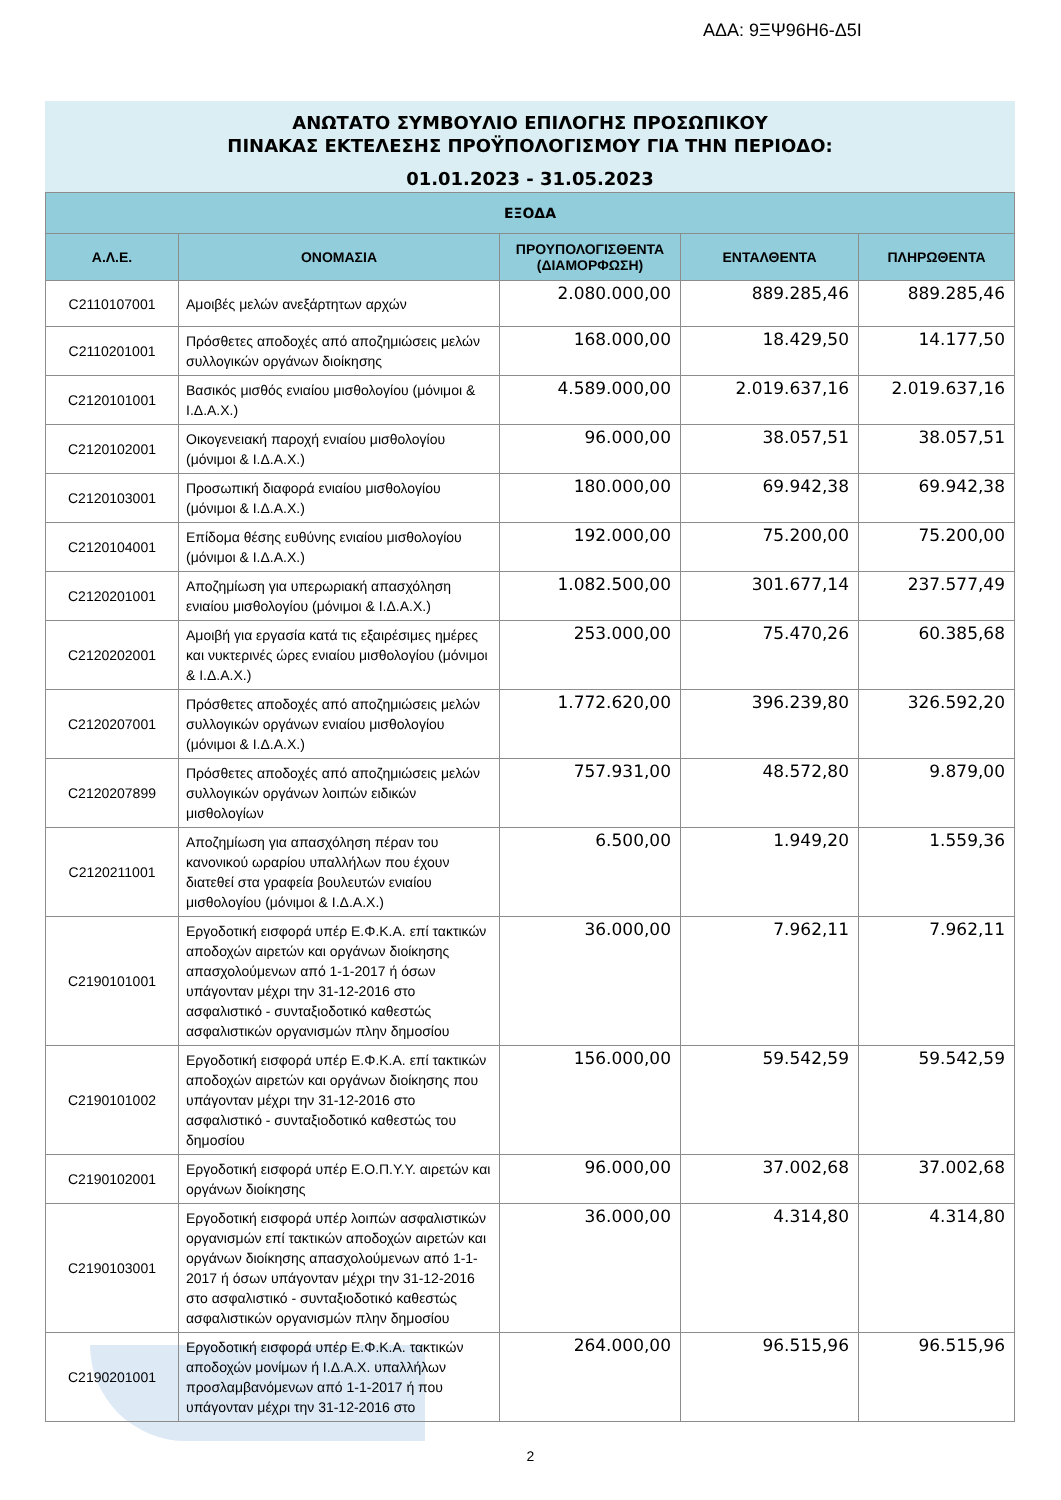ΑΔΑ: 9ΞΨ96Η6-Δ5Ι
ΑΝΩΤΑΤΟ ΣΥΜΒΟΥΛΙΟ ΕΠΙΛΟΓΗΣ ΠΡΟΣΩΠΙΚΟΥ
ΠΙΝΑΚΑΣ ΕΚΤΕΛΕΣΗΣ ΠΡΟΫΠΟΛΟΓΙΣΜΟΥ ΓΙΑ ΤΗΝ ΠΕΡΙΟΔΟ:
01.01.2023 - 31.05.2023
| ΕΞΟΔΑ | | | | |
| --- | --- | --- | --- | --- |
| Α.Λ.Ε. | ΟΝΟΜΑΣΙΑ | ΠΡΟΥΠΟΛΟΓΙΣΘΕΝΤΑ (ΔΙΑΜΟΡΦΩΣΗ) | ΕΝΤΑΛΘΕΝΤΑ | ΠΛΗΡΩΘΕΝΤΑ |
| C2110107001 | Αμοιβές μελών ανεξάρτητων αρχών | 2.080.000,00 | 889.285,46 | 889.285,46 |
| C2110201001 | Πρόσθετες αποδοχές από αποζημιώσεις μελών συλλογικών οργάνων διοίκησης | 168.000,00 | 18.429,50 | 14.177,50 |
| C2120101001 | Βασικός μισθός ενιαίου μισθολογίου (μόνιμοι & Ι.Δ.Α.Χ.) | 4.589.000,00 | 2.019.637,16 | 2.019.637,16 |
| C2120102001 | Οικογενειακή παροχή ενιαίου μισθολογίου (μόνιμοι & Ι.Δ.Α.Χ.) | 96.000,00 | 38.057,51 | 38.057,51 |
| C2120103001 | Προσωπική διαφορά ενιαίου μισθολογίου (μόνιμοι & Ι.Δ.Α.Χ.) | 180.000,00 | 69.942,38 | 69.942,38 |
| C2120104001 | Επίδομα θέσης ευθύνης ενιαίου μισθολογίου (μόνιμοι & Ι.Δ.Α.Χ.) | 192.000,00 | 75.200,00 | 75.200,00 |
| C2120201001 | Αποζημίωση για υπερωριακή απασχόληση ενιαίου μισθολογίου (μόνιμοι & Ι.Δ.Α.Χ.) | 1.082.500,00 | 301.677,14 | 237.577,49 |
| C2120202001 | Αμοιβή για εργασία κατά τις εξαιρέσιμες ημέρες και νυκτερινές ώρες ενιαίου μισθολογίου (μόνιμοι & Ι.Δ.Α.Χ.) | 253.000,00 | 75.470,26 | 60.385,68 |
| C2120207001 | Πρόσθετες αποδοχές από αποζημιώσεις μελών συλλογικών οργάνων ενιαίου μισθολογίου (μόνιμοι & Ι.Δ.Α.Χ.) | 1.772.620,00 | 396.239,80 | 326.592,20 |
| C2120207899 | Πρόσθετες αποδοχές από αποζημιώσεις μελών συλλογικών οργάνων λοιπών ειδικών μισθολογίων | 757.931,00 | 48.572,80 | 9.879,00 |
| C2120211001 | Αποζημίωση για απασχόληση πέραν του κανονικού ωραρίου υπαλλήλων που έχουν διατεθεί στα γραφεία βουλευτών ενιαίου μισθολογίου (μόνιμοι & Ι.Δ.Α.Χ.) | 6.500,00 | 1.949,20 | 1.559,36 |
| C2190101001 | Εργοδοτική εισφορά υπέρ Ε.Φ.Κ.Α. επί τακτικών αποδοχών αιρετών και οργάνων διοίκησης απασχολούμενων από 1-1-2017 ή όσων υπάγονταν μέχρι την 31-12-2016 στο ασφαλιστικό - συνταξιοδοτικό καθεστώς ασφαλιστικών οργανισμών πλην δημοσίου | 36.000,00 | 7.962,11 | 7.962,11 |
| C2190101002 | Εργοδοτική εισφορά υπέρ Ε.Φ.Κ.Α. επί τακτικών αποδοχών αιρετών και οργάνων διοίκησης που υπάγονταν μέχρι την 31-12-2016 στο ασφαλιστικό - συνταξιοδοτικό καθεστώς του δημοσίου | 156.000,00 | 59.542,59 | 59.542,59 |
| C2190102001 | Εργοδοτική εισφορά υπέρ Ε.Ο.Π.Υ.Υ. αιρετών και οργάνων διοίκησης | 96.000,00 | 37.002,68 | 37.002,68 |
| C2190103001 | Εργοδοτική εισφορά υπέρ λοιπών ασφαλιστικών οργανισμών επί τακτικών αποδοχών αιρετών και οργάνων διοίκησης απασχολούμενων από 1-1-2017 ή όσων υπάγονταν μέχρι την 31-12-2016 στο ασφαλιστικό - συνταξιοδοτικό καθεστώς ασφαλιστικών οργανισμών πλην δημοσίου | 36.000,00 | 4.314,80 | 4.314,80 |
| C2190201001 | Εργοδοτική εισφορά υπέρ Ε.Φ.Κ.Α. τακτικών αποδοχών μονίμων ή Ι.Δ.Α.Χ. υπαλλήλων προσλαμβανόμενων από 1-1-2017 ή που υπάγονταν μέχρι την 31-12-2016 στο | 264.000,00 | 96.515,96 | 96.515,96 |
2